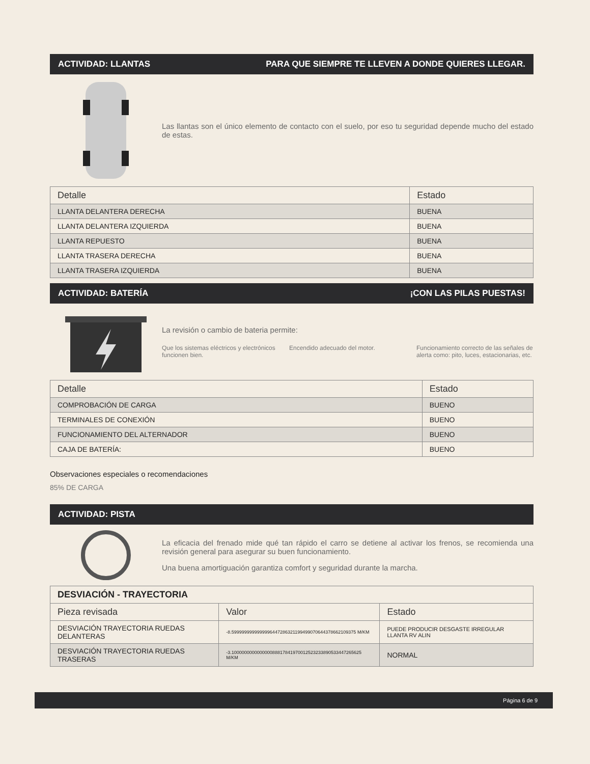ACTIVIDAD: LLANTAS PARA QUE SIEMPRE TE LLEVEN A DONDE QUIERES LLEGAR.
Las llantas son el único elemento de contacto con el suelo, por eso tu seguridad depende mucho del estado de estas.
| Detalle | Estado |
| --- | --- |
| LLANTA DELANTERA DERECHA | BUENA |
| LLANTA DELANTERA IZQUIERDA | BUENA |
| LLANTA REPUESTO | BUENA |
| LLANTA TRASERA DERECHA | BUENA |
| LLANTA TRASERA IZQUIERDA | BUENA |
ACTIVIDAD: BATERÍA ¡CON LAS PILAS PUESTAS!
La revisión o cambio de bateria permite:
Que los sistemas eléctricos y electrónicos funcionen bien.
Encendido adecuado del motor. Funcionamiento correcto de las señales de alerta como: pito, luces, estacionarias, etc.
| Detalle | Estado |
| --- | --- |
| COMPROBACIÓN DE CARGA | BUENO |
| TERMINALES DE CONEXIÓN | BUENO |
| FUNCIONAMIENTO DEL ALTERNADOR | BUENO |
| CAJA DE BATERÍA: | BUENO |
Observaciones especiales o recomendaciones
85% DE CARGA
ACTIVIDAD: PISTA
La eficacia del frenado mide qué tan rápido el carro se detiene al activar los frenos, se recomienda una revisión general para asegurar su buen funcionamiento.
Una buena amortiguación garantiza comfort y seguridad durante la marcha.
| DESVIACIÓN - TRAYECTORIA | | |
| Pieza revisada | Valor | Estado |
| DESVIACIÓN TRAYECTORIA RUEDAS DELANTERAS | -8.5999999999999996447286321199499070644378662109375 M/KM | PUEDE PRODUCIR DESGASTE IRREGULAR LLANTA RV ALIN |
| DESVIACIÓN TRAYECTORIA RUEDAS TRASERAS | -3.100000000000000088817841970012523233890533447265625 M/KM | NORMAL |
Página 6 de 9